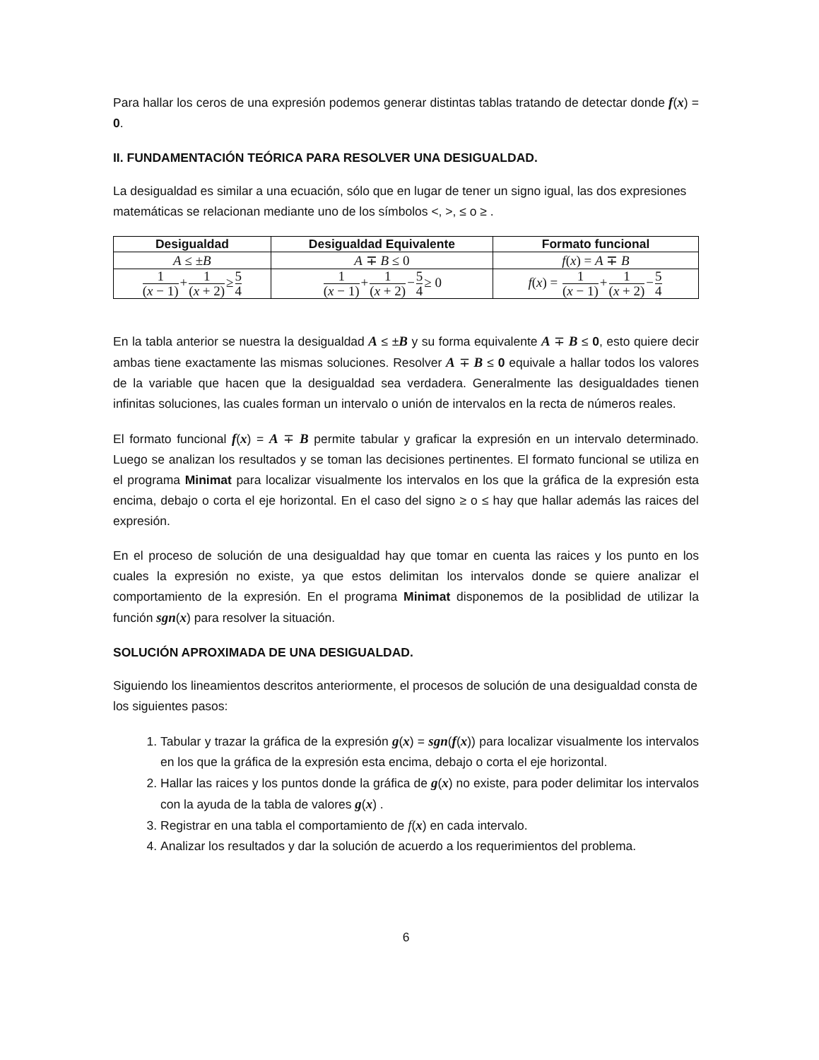Para hallar los ceros de una expresión podemos generar distintas tablas tratando de detectar donde f(x) = 0.
II. FUNDAMENTACIÓN TEÓRICA PARA RESOLVER UNA DESIGUALDAD.
La desigualdad es similar a una ecuación, sólo que en lugar de tener un signo igual, las dos expresiones matemáticas se relacionan mediante uno de los símbolos <, >, ≤ o ≥ .
| Desigualdad | Desigualdad Equivalente | Formato funcional |
| --- | --- | --- |
| A ≤ ± B | A ∓ B ≤ 0 | f ( x ) = A ∓ B |
| 1 ( x − 1) + 1 ( x + 2) ≥ 5 4 | 1 ( x − 1) + 1 ( x + 2) − 5 4 ≥ 0 | f ( x ) = 1 ( x − 1) + 1 ( x + 2) − 5 4 |
En la tabla anterior se nuestra la desigualdad A ≤ ±B y su forma equivalente A ∓ B ≤ 0, esto quiere decir ambas tiene exactamente las mismas soluciones. Resolver A ∓ B ≤ 0 equivale a hallar todos los valores de la variable que hacen que la desigualdad sea verdadera. Generalmente las desigualdades tienen infinitas soluciones, las cuales forman un intervalo o unión de intervalos en la recta de números reales.
El formato funcional f(x) = A ∓ B permite tabular y graficar la expresión en un intervalo determinado. Luego se analizan los resultados y se toman las decisiones pertinentes. El formato funcional se utiliza en el programa Minimat para localizar visualmente los intervalos en los que la gráfica de la expresión esta encima, debajo o corta el eje horizontal. En el caso del signo ≥ o ≤ hay que hallar además las raices del expresión.
En el proceso de solución de una desigualdad hay que tomar en cuenta las raices y los punto en los cuales la expresión no existe, ya que estos delimitan los intervalos donde se quiere analizar el comportamiento de la expresión. En el programa Minimat disponemos de la posiblidad de utilizar la función sgn(x) para resolver la situación.
SOLUCIÓN APROXIMADA DE UNA DESIGUALDAD.
Siguiendo los lineamientos descritos anteriormente, el procesos de solución de una desigualdad consta de los siguientes pasos:
1. Tabular y trazar la gráfica de la expresión g(x) = sgn(f(x)) para localizar visualmente los intervalos en los que la gráfica de la expresión esta encima, debajo o corta el eje horizontal.
2. Hallar las raices y los puntos donde la gráfica de g(x) no existe, para poder delimitar los intervalos con la ayuda de la tabla de valores g(x) .
3. Registrar en una tabla el comportamiento de f(x) en cada intervalo.
4. Analizar los resultados y dar la solución de acuerdo a los requerimientos del problema.
6